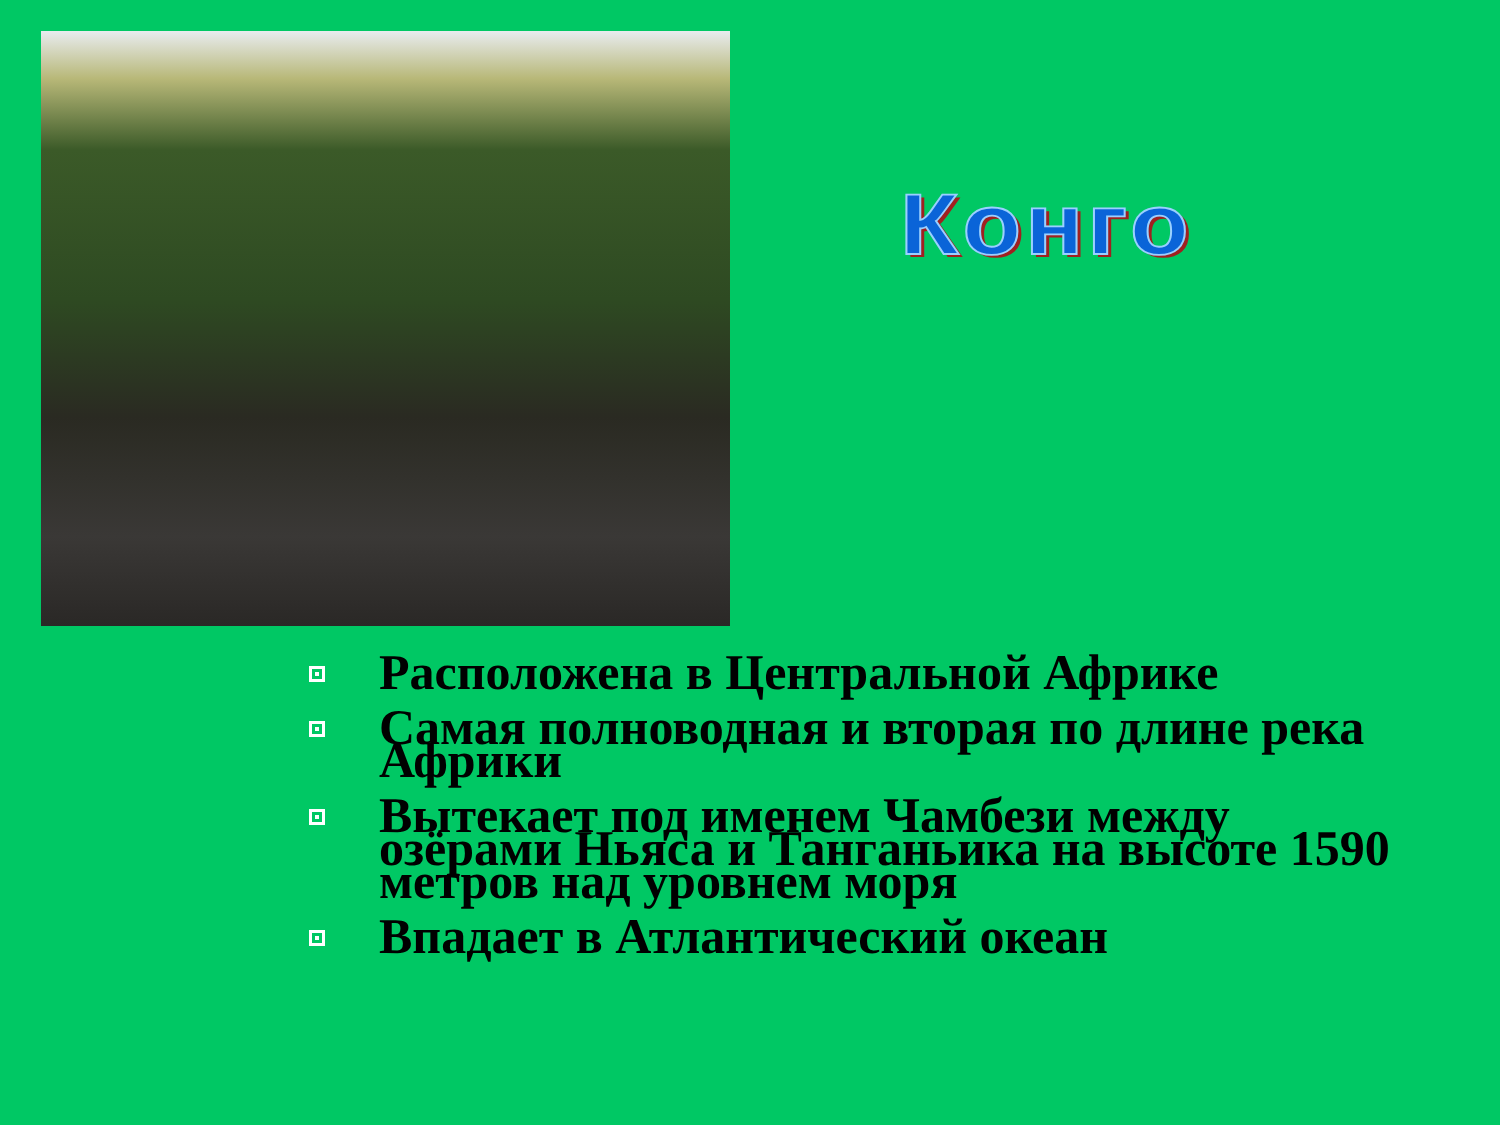Конго
Расположена в Центральной Африке
Самая полноводная и вторая по длине река Африки
Вытекает под именем Чамбези между озёрами Ньяса и Танганьика на высоте 1590 метров над уровнем моря
Впадает в Атлантический океан